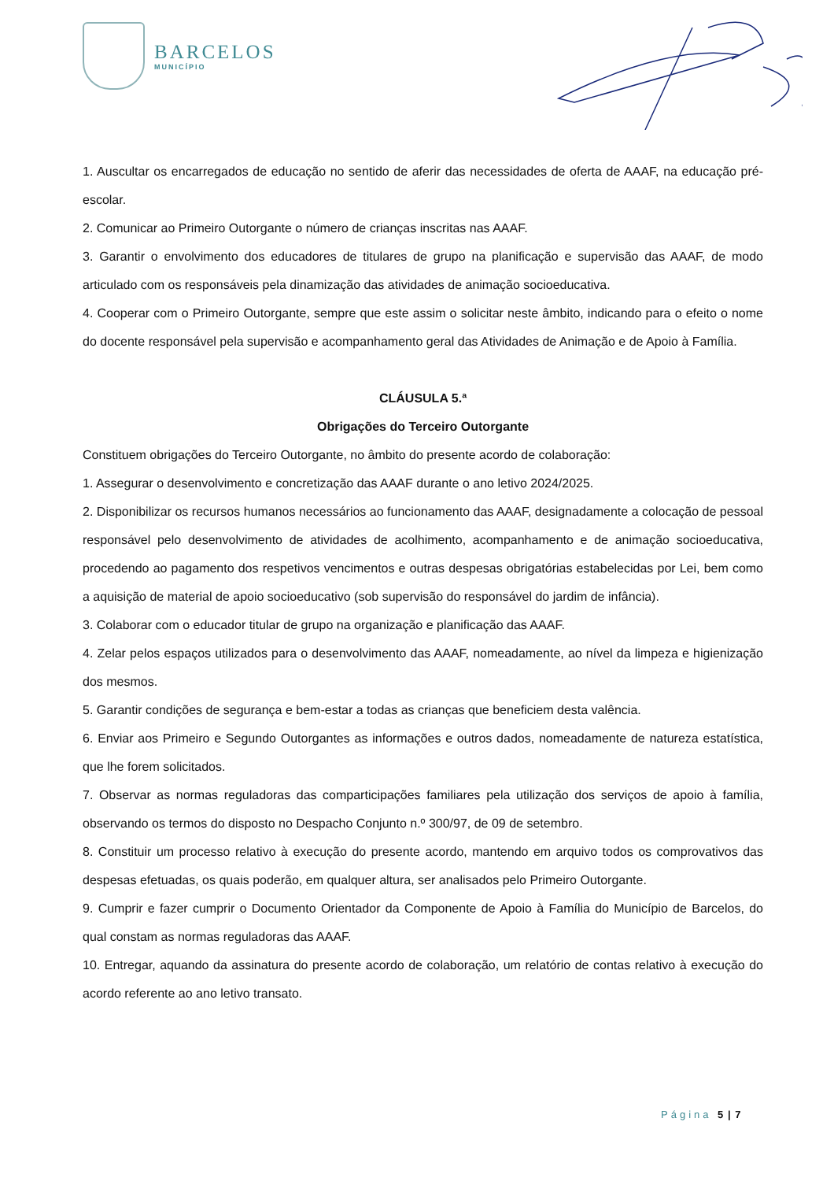BARCELOS
MUNICÍPIO
1. Auscultar os encarregados de educação no sentido de aferir das necessidades de oferta de AAAF, na educação pré-escolar.
2. Comunicar ao Primeiro Outorgante o número de crianças inscritas nas AAAF.
3. Garantir o envolvimento dos educadores de titulares de grupo na planificação e supervisão das AAAF, de modo articulado com os responsáveis pela dinamização das atividades de animação socioeducativa.
4. Cooperar com o Primeiro Outorgante, sempre que este assim o solicitar neste âmbito, indicando para o efeito o nome do docente responsável pela supervisão e acompanhamento geral das Atividades de Animação e de Apoio à Família.
CLÁUSULA 5.ª
Obrigações do Terceiro Outorgante
Constituem obrigações do Terceiro Outorgante, no âmbito do presente acordo de colaboração:
1. Assegurar o desenvolvimento e concretização das AAAF durante o ano letivo 2024/2025.
2. Disponibilizar os recursos humanos necessários ao funcionamento das AAAF, designadamente a colocação de pessoal responsável pelo desenvolvimento de atividades de acolhimento, acompanhamento e de animação socioeducativa, procedendo ao pagamento dos respetivos vencimentos e outras despesas obrigatórias estabelecidas por Lei, bem como a aquisição de material de apoio socioeducativo (sob supervisão do responsável do jardim de infância).
3. Colaborar com o educador titular de grupo na organização e planificação das AAAF.
4. Zelar pelos espaços utilizados para o desenvolvimento das AAAF, nomeadamente, ao nível da limpeza e higienização dos mesmos.
5. Garantir condições de segurança e bem-estar a todas as crianças que beneficiem desta valência.
6. Enviar aos Primeiro e Segundo Outorgantes as informações e outros dados, nomeadamente de natureza estatística, que lhe forem solicitados.
7. Observar as normas reguladoras das comparticipações familiares pela utilização dos serviços de apoio à família, observando os termos do disposto no Despacho Conjunto n.º 300/97, de 09 de setembro.
8. Constituir um processo relativo à execução do presente acordo, mantendo em arquivo todos os comprovativos das despesas efetuadas, os quais poderão, em qualquer altura, ser analisados pelo Primeiro Outorgante.
9. Cumprir e fazer cumprir o Documento Orientador da Componente de Apoio à Família do Município de Barcelos, do qual constam as normas reguladoras das AAAF.
10. Entregar, aquando da assinatura do presente acordo de colaboração, um relatório de contas relativo à execução do acordo referente ao ano letivo transato.
Página 5 | 7